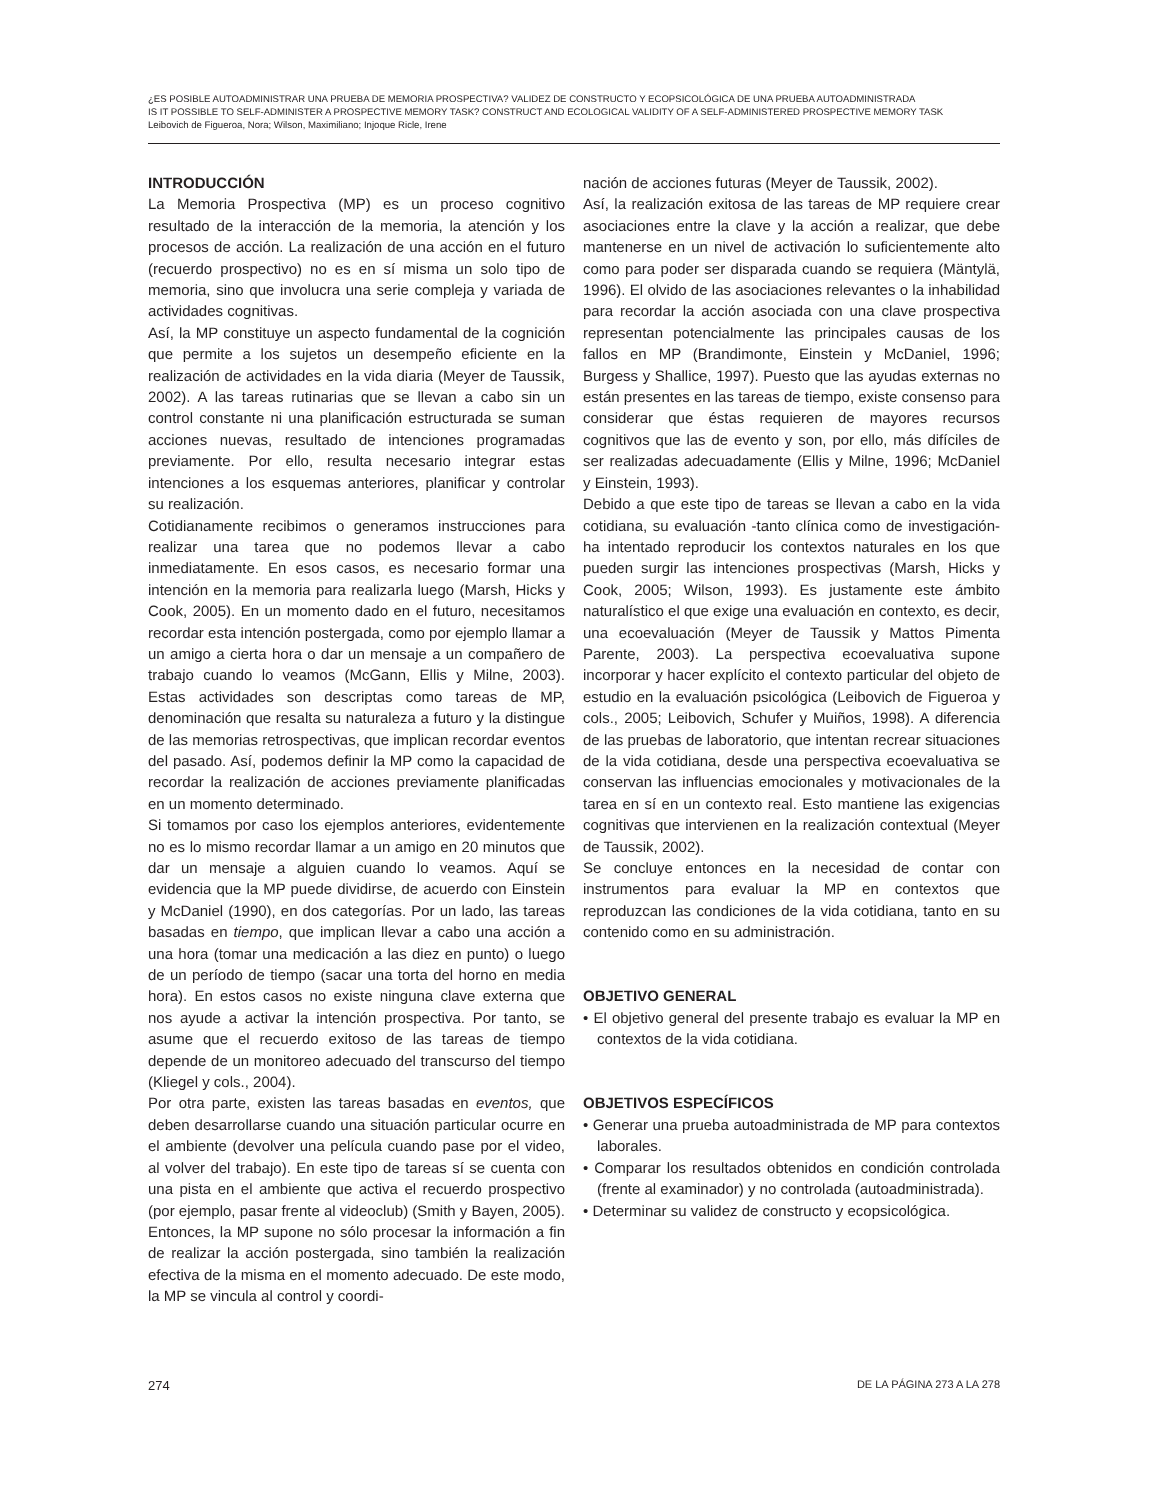¿ES POSIBLE AUTOADMINISTRAR UNA PRUEBA DE MEMORIA PROSPECTIVA? VALIDEZ DE CONSTRUCTO Y ECOPSICOLÓGICA DE UNA PRUEBA AUTOADMINISTRADA
IS IT POSSIBLE TO SELF-ADMINISTER A PROSPECTIVE MEMORY TASK? CONSTRUCT AND ECOLOGICAL VALIDITY OF A SELF-ADMINISTERED PROSPECTIVE MEMORY TASK
Leibovich de Figueroa, Nora; Wilson, Maximiliano; Injoque Ricle, Irene
INTRODUCCIÓN
La Memoria Prospectiva (MP) es un proceso cognitivo resultado de la interacción de la memoria, la atención y los procesos de acción. La realización de una acción en el futuro (recuerdo prospectivo) no es en sí misma un solo tipo de memoria, sino que involucra una serie compleja y variada de actividades cognitivas.
Así, la MP constituye un aspecto fundamental de la cognición que permite a los sujetos un desempeño eficiente en la realización de actividades en la vida diaria (Meyer de Taussik, 2002). A las tareas rutinarias que se llevan a cabo sin un control constante ni una planificación estructurada se suman acciones nuevas, resultado de intenciones programadas previamente. Por ello, resulta necesario integrar estas intenciones a los esquemas anteriores, planificar y controlar su realización.
Cotidianamente recibimos o generamos instrucciones para realizar una tarea que no podemos llevar a cabo inmediatamente. En esos casos, es necesario formar una intención en la memoria para realizarla luego (Marsh, Hicks y Cook, 2005). En un momento dado en el futuro, necesitamos recordar esta intención postergada, como por ejemplo llamar a un amigo a cierta hora o dar un mensaje a un compañero de trabajo cuando lo veamos (McGann, Ellis y Milne, 2003). Estas actividades son descriptas como tareas de MP, denominación que resalta su naturaleza a futuro y la distingue de las memorias retrospectivas, que implican recordar eventos del pasado. Así, podemos definir la MP como la capacidad de recordar la realización de acciones previamente planificadas en un momento determinado.
Si tomamos por caso los ejemplos anteriores, evidentemente no es lo mismo recordar llamar a un amigo en 20 minutos que dar un mensaje a alguien cuando lo veamos. Aquí se evidencia que la MP puede dividirse, de acuerdo con Einstein y McDaniel (1990), en dos categorías. Por un lado, las tareas basadas en tiempo, que implican llevar a cabo una acción a una hora (tomar una medicación a las diez en punto) o luego de un período de tiempo (sacar una torta del horno en media hora). En estos casos no existe ninguna clave externa que nos ayude a activar la intención prospectiva. Por tanto, se asume que el recuerdo exitoso de las tareas de tiempo depende de un monitoreo adecuado del transcurso del tiempo (Kliegel y cols., 2004).
Por otra parte, existen las tareas basadas en eventos, que deben desarrollarse cuando una situación particular ocurre en el ambiente (devolver una película cuando pase por el video, al volver del trabajo). En este tipo de tareas sí se cuenta con una pista en el ambiente que activa el recuerdo prospectivo (por ejemplo, pasar frente al videoclub) (Smith y Bayen, 2005).
Entonces, la MP supone no sólo procesar la información a fin de realizar la acción postergada, sino también la realización efectiva de la misma en el momento adecuado. De este modo, la MP se vincula al control y coordi-
nación de acciones futuras (Meyer de Taussik, 2002).
Así, la realización exitosa de las tareas de MP requiere crear asociaciones entre la clave y la acción a realizar, que debe mantenerse en un nivel de activación lo suficientemente alto como para poder ser disparada cuando se requiera (Mäntylä, 1996). El olvido de las asociaciones relevantes o la inhabilidad para recordar la acción asociada con una clave prospectiva representan potencialmente las principales causas de los fallos en MP (Brandimonte, Einstein y McDaniel, 1996; Burgess y Shallice, 1997). Puesto que las ayudas externas no están presentes en las tareas de tiempo, existe consenso para considerar que éstas requieren de mayores recursos cognitivos que las de evento y son, por ello, más difíciles de ser realizadas adecuadamente (Ellis y Milne, 1996; McDaniel y Einstein, 1993).
Debido a que este tipo de tareas se llevan a cabo en la vida cotidiana, su evaluación -tanto clínica como de investigación- ha intentado reproducir los contextos naturales en los que pueden surgir las intenciones prospectivas (Marsh, Hicks y Cook, 2005; Wilson, 1993). Es justamente este ámbito naturalístico el que exige una evaluación en contexto, es decir, una ecoevaluación (Meyer de Taussik y Mattos Pimenta Parente, 2003). La perspectiva ecoevaluativa supone incorporar y hacer explícito el contexto particular del objeto de estudio en la evaluación psicológica (Leibovich de Figueroa y cols., 2005; Leibovich, Schufer y Muiños, 1998). A diferencia de las pruebas de laboratorio, que intentan recrear situaciones de la vida cotidiana, desde una perspectiva ecoevaluativa se conservan las influencias emocionales y motivacionales de la tarea en sí en un contexto real. Esto mantiene las exigencias cognitivas que intervienen en la realización contextual (Meyer de Taussik, 2002).
Se concluye entonces en la necesidad de contar con instrumentos para evaluar la MP en contextos que reproduzcan las condiciones de la vida cotidiana, tanto en su contenido como en su administración.
OBJETIVO GENERAL
• El objetivo general del presente trabajo es evaluar la MP en contextos de la vida cotidiana.
OBJETIVOS ESPECÍFICOS
• Generar una prueba autoadministrada de MP para contextos laborales.
• Comparar los resultados obtenidos en condición controlada (frente al examinador) y no controlada (autoadministrada).
• Determinar su validez de constructo y ecopsicológica.
274 DE LA PÁGINA 273 A LA 278